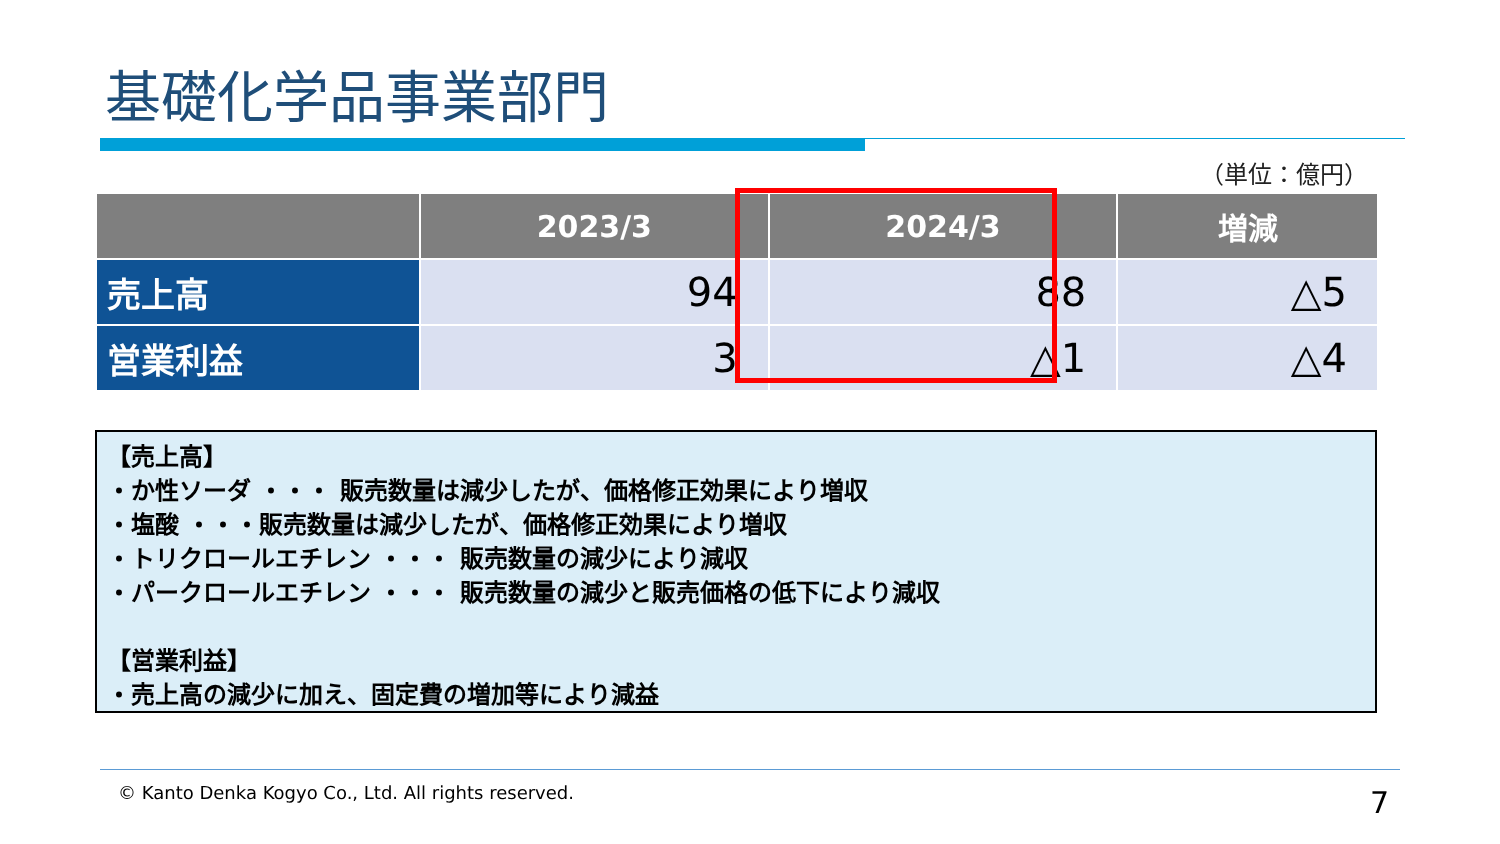基礎化学品事業部門
（単位：億円）
| | 2023/3 | 2024/3 | 増減 |
| --- | --- | --- | --- |
| 売上高 | 94 | 88 | △5 |
| 営業利益 | 3 | △1 | △4 |
【売上高】
・か性ソーダ ・・・ 販売数量は減少したが、価格修正効果により増収
・塩酸 ・・・販売数量は減少したが、価格修正効果により増収
・トリクロールエチレン ・・・ 販売数量の減少により減収
・パークロールエチレン ・・・ 販売数量の減少と販売価格の低下により減収
【営業利益】
・売上高の減少に加え、固定費の増加等により減益
© Kanto Denka Kogyo Co., Ltd. All rights reserved.
7